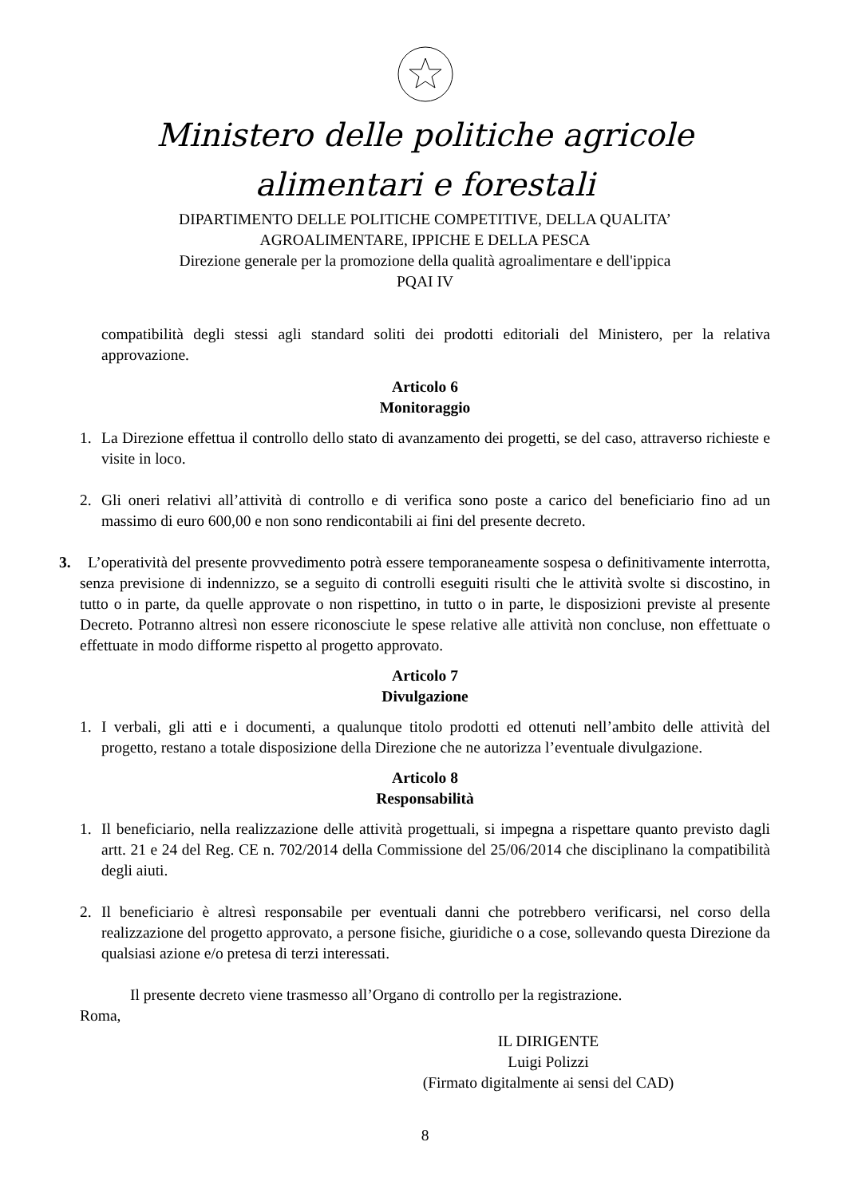Ministero delle politiche agricole
alimentari e forestali
DIPARTIMENTO DELLE POLITICHE COMPETITIVE, DELLA QUALITA’
AGROALIMENTARE, IPPICHE E DELLA PESCA
Direzione generale per la promozione della qualità agroalimentare e dell'ippica
PQAI IV
compatibilità degli stessi agli standard soliti dei prodotti editoriali del Ministero, per la relativa approvazione.
Articolo 6
Monitoraggio
1. La Direzione effettua il controllo dello stato di avanzamento dei progetti, se del caso, attraverso richieste e visite in loco.
2. Gli oneri relativi all’attività di controllo e di verifica sono poste a carico del beneficiario fino ad un massimo di euro 600,00 e non sono rendicontabili ai fini del presente decreto.
3. L’operatività del presente provvedimento potrà essere temporaneamente sospesa o definitivamente interrotta, senza previsione di indennizzo, se a seguito di controlli eseguiti risulti che le attività svolte si discostino, in tutto o in parte, da quelle approvate o non rispettino, in tutto o in parte, le disposizioni previste al presente Decreto. Potranno altresì non essere riconosciute le spese relative alle attività non concluse, non effettuate o effettuate in modo difforme rispetto al progetto approvato.
Articolo 7
Divulgazione
1. I verbali, gli atti e i documenti, a qualunque titolo prodotti ed ottenuti nell’ambito delle attività del progetto, restano a totale disposizione della Direzione che ne autorizza l’eventuale divulgazione.
Articolo 8
Responsabilità
1. Il beneficiario, nella realizzazione delle attività progettuali, si impegna a rispettare quanto previsto dagli artt. 21 e 24 del Reg. CE n. 702/2014 della Commissione del 25/06/2014 che disciplinano la compatibilità degli aiuti.
2. Il beneficiario è altresì responsabile per eventuali danni che potrebbero verificarsi, nel corso della realizzazione del progetto approvato, a persone fisiche, giuridiche o a cose, sollevando questa Direzione da qualsiasi azione e/o pretesa di terzi interessati.
Il presente decreto viene trasmesso all’Organo di controllo per la registrazione.
Roma,
IL DIRIGENTE
Luigi Polizzi
(Firmato digitalmente ai sensi del CAD)
8